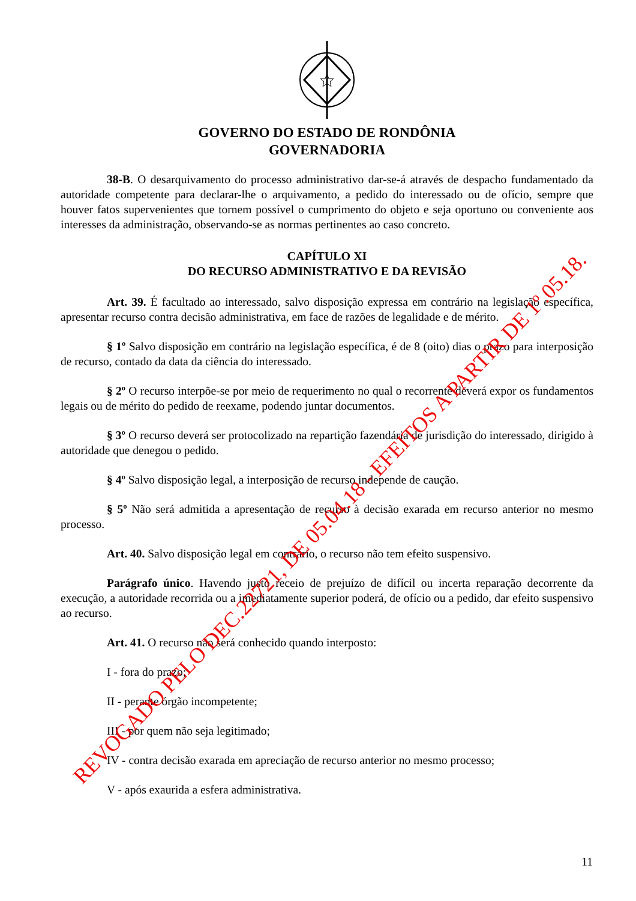GOVERNO DO ESTADO DE RONDÔNIA
GOVERNADORIA
38-B. O desarquivamento do processo administrativo dar-se-á através de despacho fundamentado da autoridade competente para declarar-lhe o arquivamento, a pedido do interessado ou de ofício, sempre que houver fatos supervenientes que tornem possível o cumprimento do objeto e seja oportuno ou conveniente aos interesses da administração, observando-se as normas pertinentes ao caso concreto.
CAPÍTULO XI
DO RECURSO ADMINISTRATIVO E DA REVISÃO
Art. 39. É facultado ao interessado, salvo disposição expressa em contrário na legislação específica, apresentar recurso contra decisão administrativa, em face de razões de legalidade e de mérito.
§ 1º Salvo disposição em contrário na legislação específica, é de 8 (oito) dias o prazo para interposição de recurso, contado da data da ciência do interessado.
§ 2º O recurso interpõe-se por meio de requerimento no qual o recorrente deverá expor os fundamentos legais ou de mérito do pedido de reexame, podendo juntar documentos.
§ 3º O recurso deverá ser protocolizado na repartição fazendária de jurisdição do interessado, dirigido à autoridade que denegou o pedido.
§ 4º Salvo disposição legal, a interposição de recurso independe de caução.
§ 5º Não será admitida a apresentação de recurso à decisão exarada em recurso anterior no mesmo processo.
Art. 40. Salvo disposição legal em contrário, o recurso não tem efeito suspensivo.
Parágrafo único. Havendo justo receio de prejuízo de difícil ou incerta reparação decorrente da execução, a autoridade recorrida ou a imediatamente superior poderá, de ofício ou a pedido, dar efeito suspensivo ao recurso.
Art. 41. O recurso não será conhecido quando interposto:
I - fora do prazo;
II - perante órgão incompetente;
III - por quem não seja legitimado;
IV - contra decisão exarada em apreciação de recurso anterior no mesmo processo;
V - após exaurida a esfera administrativa.
11
REVOGADO PELO DEC.22721, DE 05.04.18 - EFEITOS A PARTIR DE 1º.05.18.